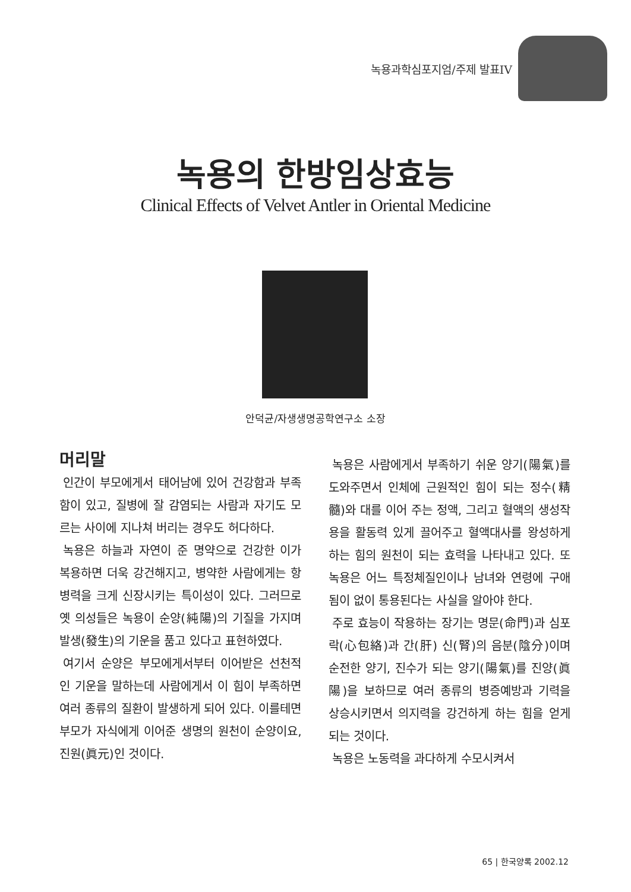녹용과학심포지엄/주제 발표IV
녹용의 한방임상효능
Clinical Effects of Velvet Antler in Oriental Medicine
안덕균/자생생명공학연구소 소장
머리말
인간이 부모에게서 태어남에 있어 건강함과 부족함이 있고, 질병에 잘 감염되는 사람과 자기도 모르는 사이에 지나쳐 버리는 경우도 허다하다.
녹용은 하늘과 자연이 준 명약으로 건강한 이가 복용하면 더욱 강건해지고, 병약한 사람에게는 항병력을 크게 신장시키는 특이성이 있다. 그러므로 옛 의성들은 녹용이 순양(純陽)의 기질을 가지며 발생(發生)의 기운을 품고 있다고 표현하였다.
여기서 순양은 부모에게서부터 이어받은 선천적인 기운을 말하는데 사람에게서 이 힘이 부족하면 여러 종류의 질환이 발생하게 되어 있다. 이를테면 부모가 자식에게 이어준 생명의 원천이 순양이요, 진원(眞元)인 것이다.
녹용은 사람에게서 부족하기 쉬운 양기(陽氣)를 도와주면서 인체에 근원적인 힘이 되는 정수(精髓)와 대를 이어 주는 정액, 그리고 혈액의 생성작용을 활동력 있게 끌어주고 혈액대사를 왕성하게 하는 힘의 원천이 되는 효력을 나타내고 있다. 또 녹용은 어느 특정체질인이나 남녀와 연령에 구애됨이 없이 통용된다는 사실을 알아야 한다.
주로 효능이 작용하는 장기는 명문(命門)과 심포락(心包絡)과 간(肝) 신(腎)의 음분(陰分)이며 순전한 양기, 진수가 되는 양기(陽氣)를 진양(眞陽)을 보하므로 여러 종류의 병증예방과 기력을 상승시키면서 의지력을 강건하게 하는 힘을 얻게 되는 것이다.
녹용은 노동력을 과다하게 수모시켜서
65 | 한국양록 2002.12